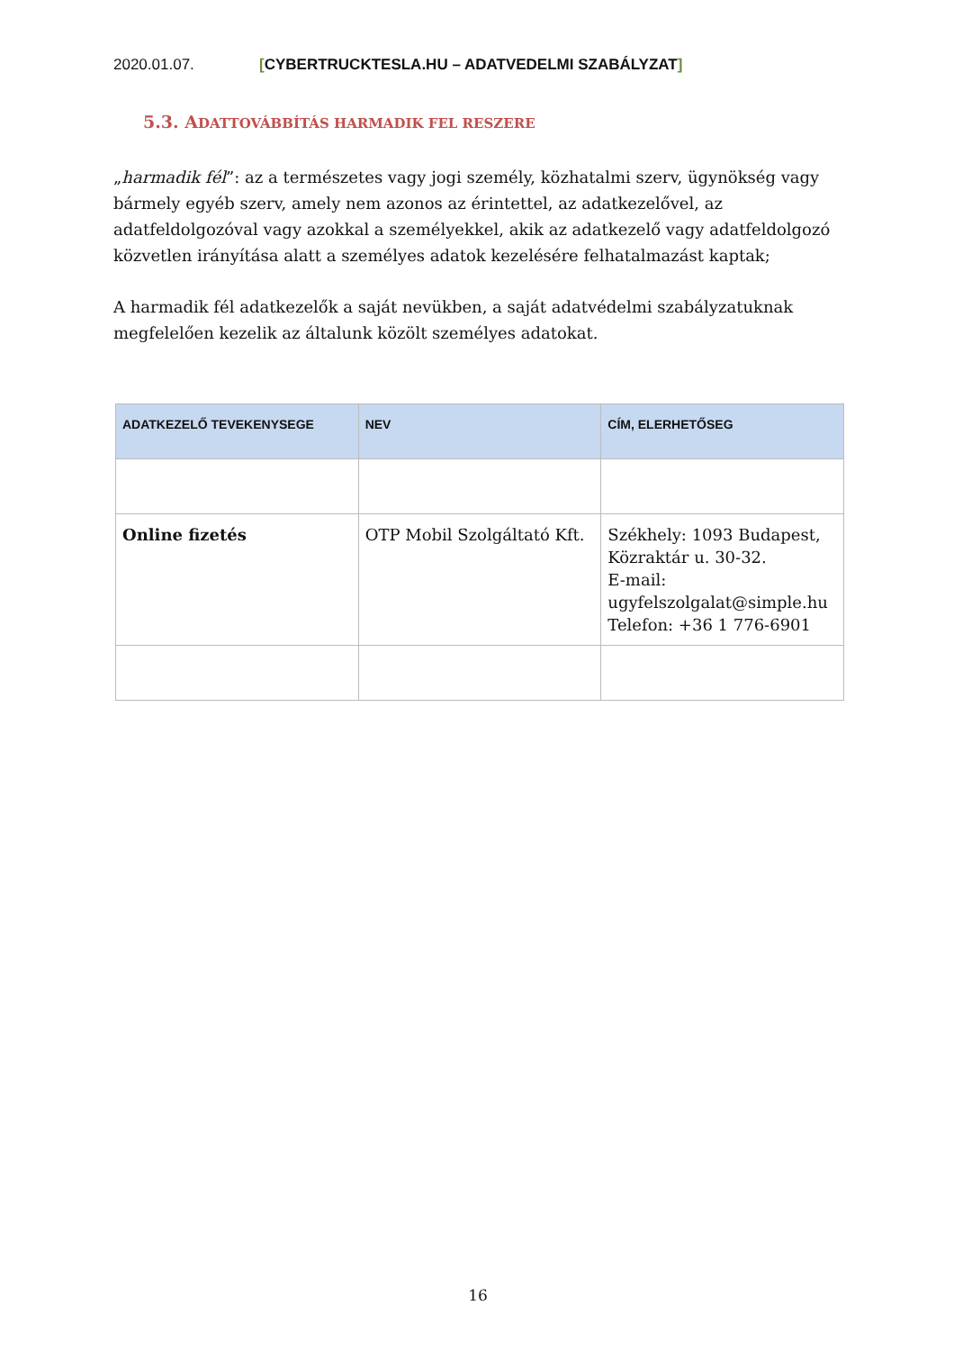2020.01.07. [CYBERTRUCKTESLA.HU – ADATVEDELMI SZABÁLYZAT]
5.3. ADATTOVÁBBÍTÁS HARMADIK FEL RESZERE
„harmadik fél”: az a természetes vagy jogi személy, közhatalmi szerv, ügynökség vagy bármely egyéb szerv, amely nem azonos az érintettel, az adatkezelővel, az adatfeldolgozóval vagy azokkal a személyekkel, akik az adatkezelő vagy adatfeldolgozó közvetlen irányítása alatt a személyes adatok kezelésére felhatalmazást kaptak;
A harmadik fél adatkezelők a saját nevükben, a saját adatvédelmi szabályzatuknak megfelelően kezelik az általunk közölt személyes adatokat.
| ADATKEZELŐ TEVEKENYSEGE | NEV | CÍM, ELERHETŐSEG |
| --- | --- | --- |
| Online fizetés | OTP Mobil Szolgáltató Kft. | Székhely: 1093 Budapest, Közraktár u. 30-32. E-mail: ugyfelszolgalat@simple.hu Telefon: +36 1 776-6901 |
16